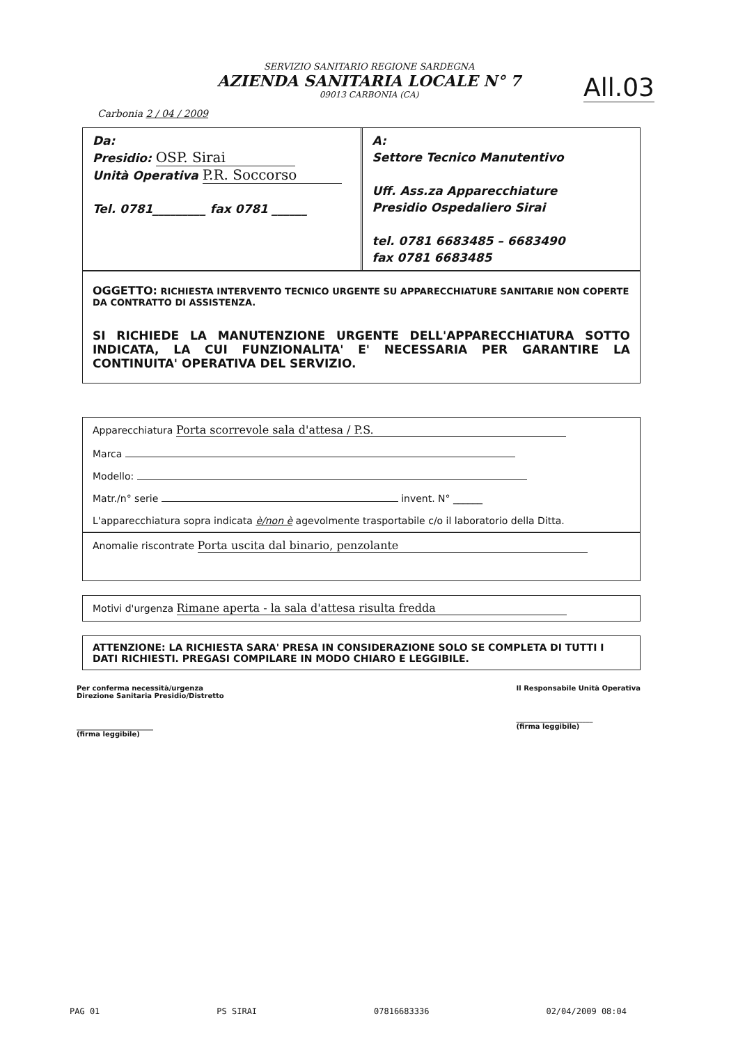SERVIZIO SANITARIO REGIONE SARDEGNA
AZIENDA SANITARIA LOCALE N° 7
09013 CARBONIA (CA)
All.03
Carbonia 2 / 04 / 2009
Da:
Presidio: OSP. Sirai
Unità Operativa P.R. Soccorso
Tel. 0781_________ fax 0781 ______
A:
Settore Tecnico Manutentivo
Uff. Ass.za Apparecchiature
Presidio Ospedaliero Sirai
tel. 0781 6683485 – 6683490
fax 0781 6683485
OGGETTO: RICHIESTA INTERVENTO TECNICO URGENTE SU APPARECCHIATURE SANITARIE NON COPERTE DA CONTRATTO DI ASSISTENZA.
SI RICHIEDE LA MANUTENZIONE URGENTE DELL'APPARECCHIATURA SOTTO INDICATA, LA CUI FUNZIONALITA' E' NECESSARIA PER GARANTIRE LA CONTINUITA' OPERATIVA DEL SERVIZIO.
Apparecchiatura Porta scorrevole sala d'attesa / P.S.
Marca
Modello:
Matr./n° serie invent. N° ______
L'apparecchiatura sopra indicata è/non è agevolmente trasportabile c/o il laboratorio della Ditta.
Anomalie riscontrate Porta uscita dal binario, penzolante
Motivi d'urgenza Rimane aperta - la sala d'attesa risulta fredda
ATTENZIONE: LA RICHIESTA SARA' PRESA IN CONSIDERAZIONE SOLO SE COMPLETA DI TUTTI I DATI RICHIESTI. PREGASI COMPILARE IN MODO CHIARO E LEGGIBILE.
Per conferma necessità/urgenza
Direzione Sanitaria Presidio/Distretto
______________________
(firma leggibile)
Il Responsabile Unità Operativa
______________________
(firma leggibile)
PAG 01 PS SIRAI 07816683336 02/04/2009 08:04